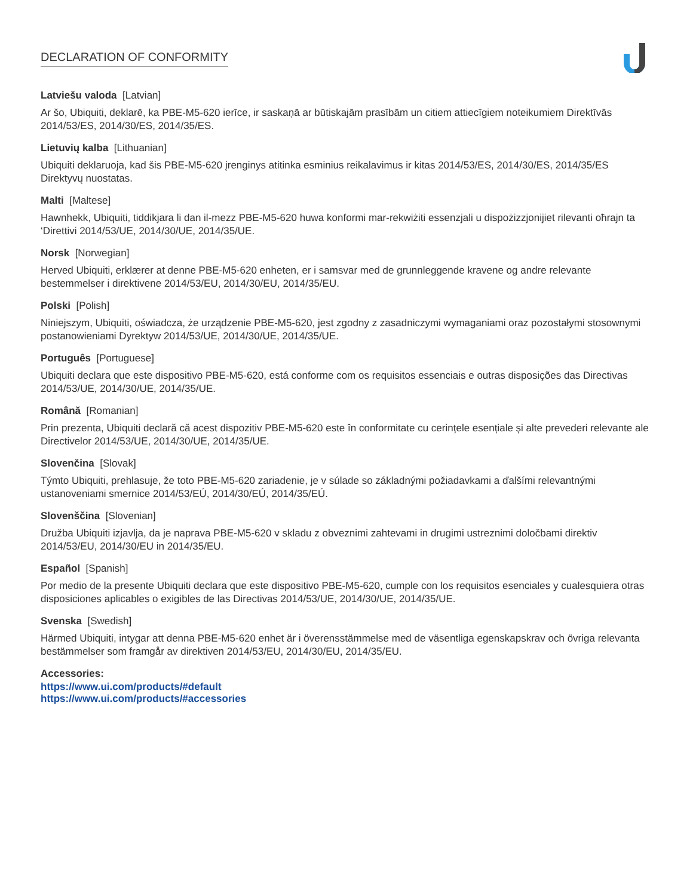DECLARATION OF CONFORMITY
Latviešu valoda [Latvian]
Ar šo, Ubiquiti, deklarē, ka PBE-M5-620 ierīce, ir saskaņā ar būtiskajām prasībām un citiem attiecīgiem noteikumiem Direktīvās 2014/53/ES, 2014/30/ES, 2014/35/ES.
Lietuvių kalba [Lithuanian]
Ubiquiti deklaruoja, kad šis PBE-M5-620 įrenginys atitinka esminius reikalavimus ir kitas 2014/53/ES, 2014/30/ES, 2014/35/ES Direktyvų nuostatas.
Malti [Maltese]
Hawnhekk, Ubiquiti, tiddikjara li dan il-mezz PBE-M5-620 huwa konformi mar-rekwiżiti essenzjali u dispożizzjonijiet rilevanti oħrajn ta ‘Direttivi 2014/53/UE, 2014/30/UE, 2014/35/UE.
Norsk [Norwegian]
Herved Ubiquiti, erklærer at denne PBE-M5-620 enheten, er i samsvar med de grunnleggende kravene og andre relevante bestemmelser i direktivene 2014/53/EU, 2014/30/EU, 2014/35/EU.
Polski [Polish]
Niniejszym, Ubiquiti, oświadcza, że urządzenie PBE-M5-620, jest zgodny z zasadniczymi wymaganiami oraz pozostałymi stosownymi postanowieniami Dyrektyw 2014/53/UE, 2014/30/UE, 2014/35/UE.
Português [Portuguese]
Ubiquiti declara que este dispositivo PBE-M5-620, está conforme com os requisitos essenciais e outras disposições das Directivas 2014/53/UE, 2014/30/UE, 2014/35/UE.
Română [Romanian]
Prin prezenta, Ubiquiti declară că acest dispozitiv PBE-M5-620 este în conformitate cu cerințele esențiale și alte prevederi relevante ale Directivelor 2014/53/UE, 2014/30/UE, 2014/35/UE.
Slovenčina [Slovak]
Týmto Ubiquiti, prehlasuje, že toto PBE-M5-620 zariadenie, je v súlade so základnými požiadavkami a ďalšími relevantnými ustanoveniami smernice 2014/53/EÚ, 2014/30/EÚ, 2014/35/EÚ.
Slovenščina [Slovenian]
Družba Ubiquiti izjavlja, da je naprava PBE-M5-620 v skladu z obveznimi zahtevami in drugimi ustreznimi določbami direktiv 2014/53/EU, 2014/30/EU in 2014/35/EU.
Español [Spanish]
Por medio de la presente Ubiquiti declara que este dispositivo PBE-M5-620, cumple con los requisitos esenciales y cualesquiera otras disposiciones aplicables o exigibles de las Directivas 2014/53/UE, 2014/30/UE, 2014/35/UE.
Svenska [Swedish]
Härmed Ubiquiti, intygar att denna PBE-M5-620 enhet är i överensstämmelse med de väsentliga egenskapskrav och övriga relevanta bestämmelser som framgår av direktiven 2014/53/EU, 2014/30/EU, 2014/35/EU.
Accessories:
https://www.ui.com/products/#default
https://www.ui.com/products/#accessories